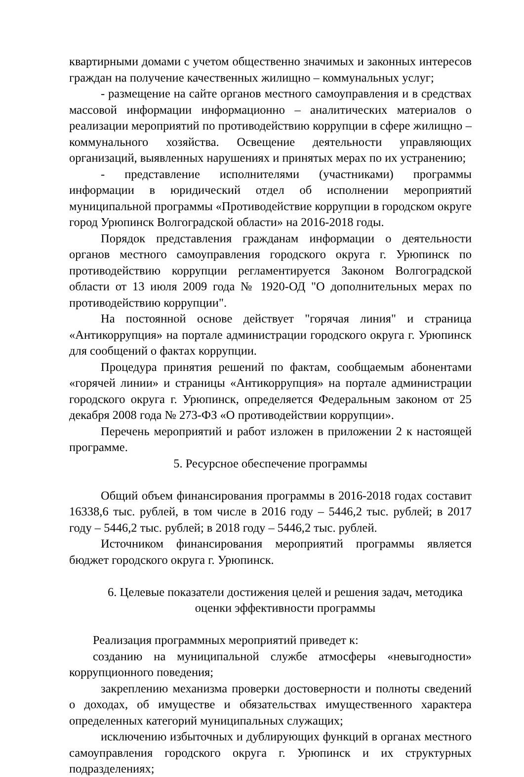квартирными домами с учетом общественно значимых и законных интересов граждан на получение качественных жилищно – коммунальных услуг;
- размещение на сайте органов местного самоуправления и в средствах массовой информации информационно – аналитических материалов о реализации мероприятий по противодействию коррупции в сфере жилищно – коммунального хозяйства. Освещение деятельности управляющих организаций, выявленных нарушениях и принятых мерах по их устранению;
- представление исполнителями (участниками) программы информации в юридический отдел об исполнении мероприятий муниципальной программы «Противодействие коррупции в городском округе город Урюпинск Волгоградской области» на 2016-2018 годы.
Порядок представления гражданам информации о деятельности органов местного самоуправления городского округа г. Урюпинск по противодействию коррупции регламентируется Законом Волгоградской области от 13 июля 2009 года № 1920-ОД "О дополнительных мерах по противодействию коррупции".
На постоянной основе действует "горячая линия" и страница «Антикоррупция» на портале администрации городского округа г. Урюпинск для сообщений о фактах коррупции.
Процедура принятия решений по фактам, сообщаемым абонентами «горячей линии» и страницы «Антикоррупция» на портале администрации городского округа г. Урюпинск, определяется Федеральным законом от 25 декабря 2008 года № 273-ФЗ «О противодействии коррупции».
Перечень мероприятий и работ изложен в приложении 2 к настоящей программе.
5. Ресурсное обеспечение программы
Общий объем финансирования программы в 2016-2018 годах составит 16338,6 тыс. рублей, в том числе в 2016 году – 5446,2 тыс. рублей; в 2017 году – 5446,2 тыс. рублей; в 2018 году – 5446,2 тыс. рублей.
Источником финансирования мероприятий программы является бюджет городского округа г. Урюпинск.
6. Целевые показатели достижения целей и решения задач, методика оценки эффективности программы
Реализация программных мероприятий приведет к:
созданию на муниципальной службе атмосферы «невыгодности» коррупционного поведения;
закреплению механизма проверки достоверности и полноты сведений о доходах, об имуществе и обязательствах имущественного характера определенных категорий муниципальных служащих;
исключению избыточных и дублирующих функций в органах местного самоуправления городского округа г. Урюпинск и их структурных подразделениях;